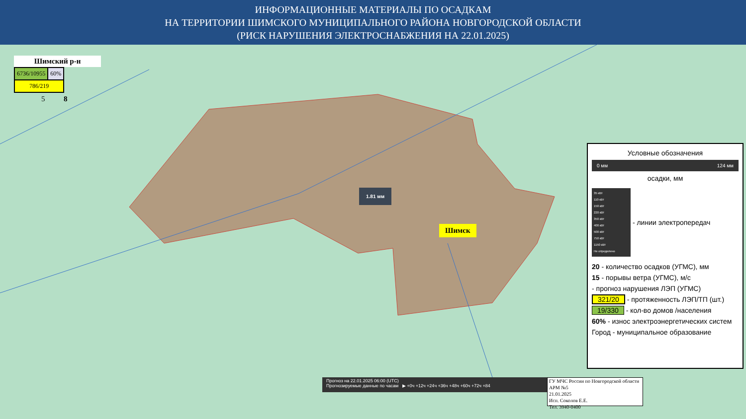ИНФОРМАЦИОННЫЕ МАТЕРИАЛЫ ПО ОСАДКАМ
НА ТЕРРИТОРИИ ШИМСКОГО МУНИЦИПАЛЬНОГО РАЙОНА НОВГОРОДСКОЙ ОБЛАСТИ
(РИСК НАРУШЕНИЯ ЭЛЕКТРОСНАБЖЕНИЯ НА 22.01.2025)
Шимский р-н
| 6736/10955 | 60% |
| 786/219 | |
5 8
1.81 мм
Шимск
Условные обозначения
0 мм 124 мм
осадки, мм
35 кВт
110 кВт
150 кВт
220 кВт
350 кВт
400 кВт
500 кВт
750 кВт
1150 кВт
Не определено
- линии электропередач
20 - количество осадков (УГМС), мм
15 - порывы ветра (УГМС), м/с
- прогноз нарушения ЛЭП (УГМС)
321/20 - протяженность ЛЭП/ТП (шт.)
19/330 - кол-во домов /населения
60% - износ электроэнергетических систем
Город - муниципальное образование
Прогноз на 22.01.2025 06:00 (UTC)
Прогнозируемые данные по часам ▶ +0ч +12ч +24ч +36ч +48ч +60ч +72ч +84
ГУ МЧС России по Новгородской области
АРМ №5
21.01.2025
Исп. Соколов Е.Е.
Тел. 3940-0400